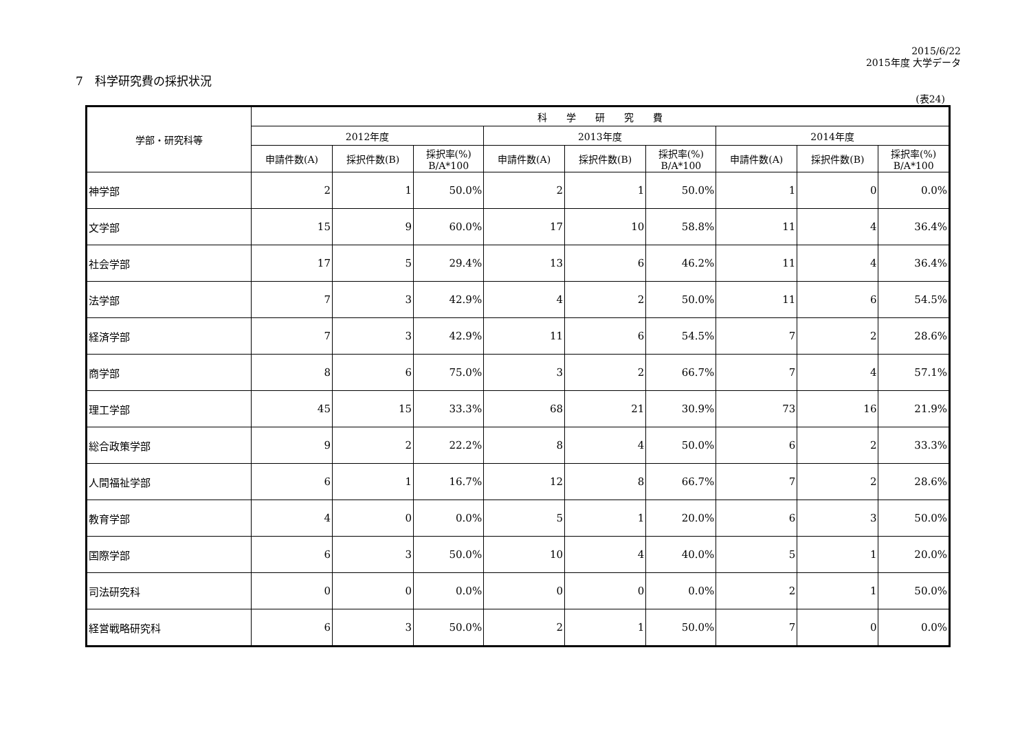2015/6/22
2015年度 大学データ
7　科学研究費の採択状況
(表24)
| 学部・研究科等 | 科 学 研 究 費 | | | | | | | | |
| --- | --- | --- | --- | --- | --- | --- | --- | --- | --- |
| | 2012年度 | | | 2013年度 | | | 2014年度 | | |
| | 申請件数(A) | 採択件数(B) | 採択率(%) B/A*100 | 申請件数(A) | 採択件数(B) | 採択率(%) B/A*100 | 申請件数(A) | 採択件数(B) | 採択率(%) B/A*100 |
| 神学部 | 2 | 1 | 50.0% | 2 | 1 | 50.0% | 1 | 0 | 0.0% |
| 文学部 | 15 | 9 | 60.0% | 17 | 10 | 58.8% | 11 | 4 | 36.4% |
| 社会学部 | 17 | 5 | 29.4% | 13 | 6 | 46.2% | 11 | 4 | 36.4% |
| 法学部 | 7 | 3 | 42.9% | 4 | 2 | 50.0% | 11 | 6 | 54.5% |
| 経済学部 | 7 | 3 | 42.9% | 11 | 6 | 54.5% | 7 | 2 | 28.6% |
| 商学部 | 8 | 6 | 75.0% | 3 | 2 | 66.7% | 7 | 4 | 57.1% |
| 理工学部 | 45 | 15 | 33.3% | 68 | 21 | 30.9% | 73 | 16 | 21.9% |
| 総合政策学部 | 9 | 2 | 22.2% | 8 | 4 | 50.0% | 6 | 2 | 33.3% |
| 人間福祉学部 | 6 | 1 | 16.7% | 12 | 8 | 66.7% | 7 | 2 | 28.6% |
| 教育学部 | 4 | 0 | 0.0% | 5 | 1 | 20.0% | 6 | 3 | 50.0% |
| 国際学部 | 6 | 3 | 50.0% | 10 | 4 | 40.0% | 5 | 1 | 20.0% |
| 司法研究科 | 0 | 0 | 0.0% | 0 | 0 | 0.0% | 2 | 1 | 50.0% |
| 経営戦略研究科 | 6 | 3 | 50.0% | 2 | 1 | 50.0% | 7 | 0 | 0.0% |